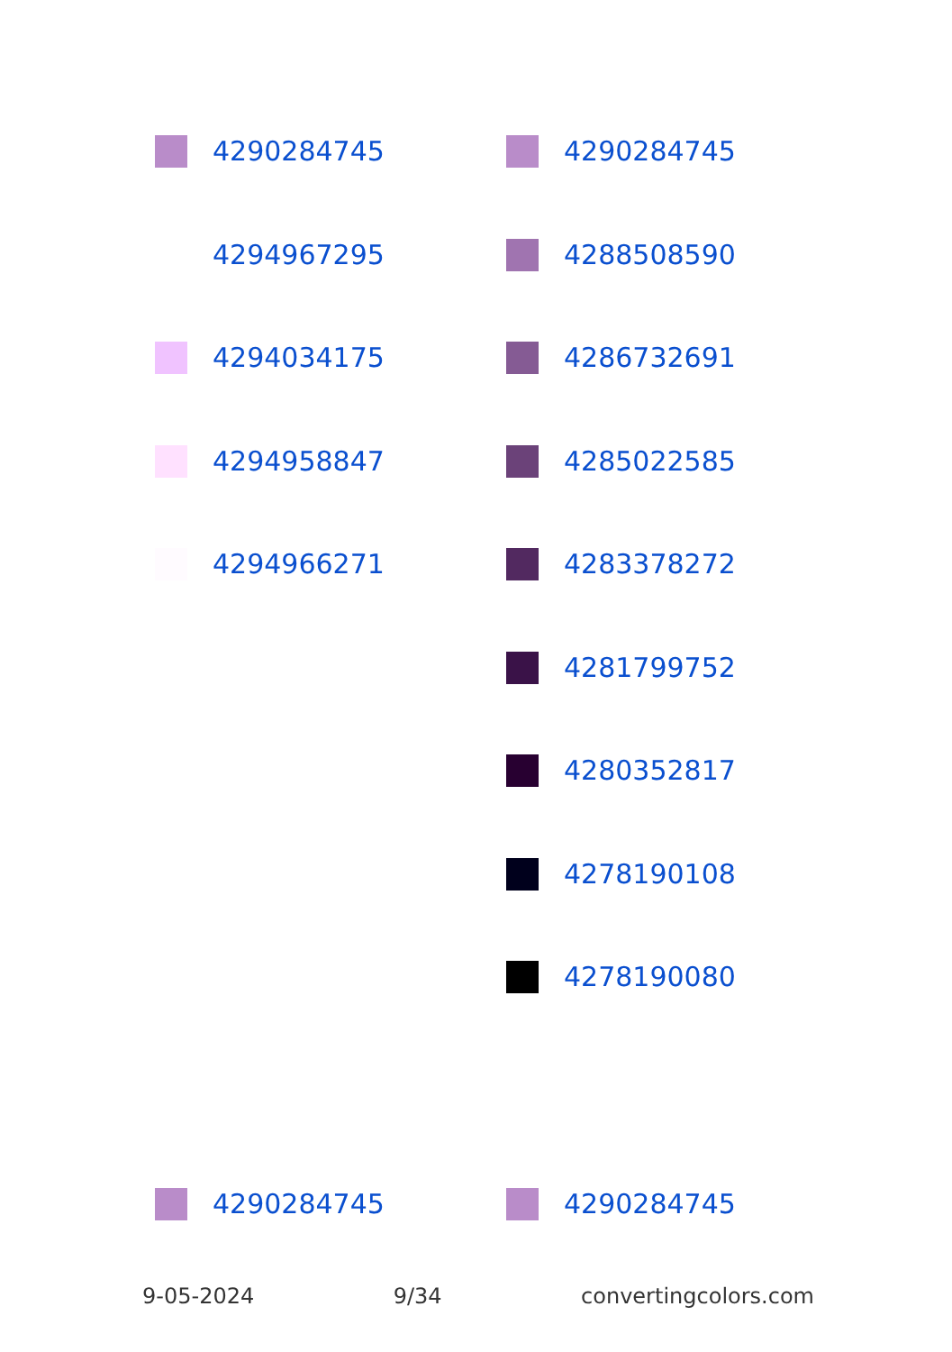4290284745
4294967295
4294034175
4294958847
4294966271
4290284745
4288508590
4286732691
4285022585
4283378272
4281799752
4280352817
4278190108
4278190080
4290284745 4290284745
9-05-2024 9/34 convertingcolors.com